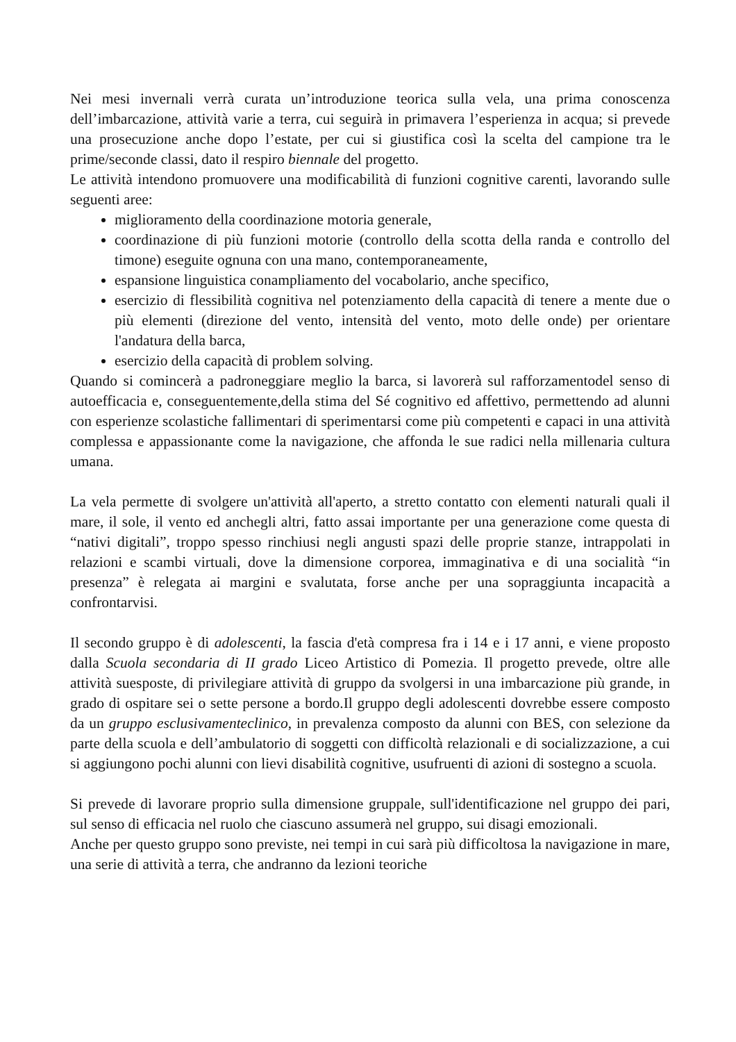Nei mesi invernali verrà curata un’introduzione teorica sulla vela, una prima conoscenza dell’imbarcazione, attività varie a terra, cui seguirà in primavera l’esperienza in acqua; si prevede una prosecuzione anche dopo l’estate, per cui si giustifica così la scelta del campione tra le prime/seconde classi, dato il respiro biennale del progetto.
Le attività intendono promuovere una modificabilità di funzioni cognitive carenti, lavorando sulle seguenti aree:
miglioramento della coordinazione motoria generale,
coordinazione di più funzioni motorie (controllo della scotta della randa e controllo del timone) eseguite ognuna con una mano, contemporaneamente,
espansione linguistica conampliamento del vocabolario, anche specifico,
esercizio di flessibilità cognitiva nel potenziamento della capacità di tenere a mente due o più elementi (direzione del vento, intensità del vento, moto delle onde) per orientare l'andatura della barca,
esercizio della capacità di problem solving.
Quando si comincerà a padroneggiare meglio la barca, si lavorerà sul rafforzamentodel senso di autoefficacia e, conseguentemente,della stima del Sé cognitivo ed affettivo, permettendo ad alunni con esperienze scolastiche fallimentari di sperimentarsi come più competenti e capaci in una attività complessa e appassionante come la navigazione, che affonda le sue radici nella millenaria cultura umana.
La vela permette di svolgere un'attività all'aperto, a stretto contatto con elementi naturali quali il mare, il sole, il vento ed anchegli altri, fatto assai importante per una generazione come questa di “nativi digitali”, troppo spesso rinchiusi negli angusti spazi delle proprie stanze, intrappolati in relazioni e scambi virtuali, dove la dimensione corporea, immaginativa e di una socialità “in presenza” è relegata ai margini e svalutata, forse anche per una sopraggiunta incapacità a confrontarvisi.
Il secondo gruppo è di adolescenti, la fascia d'età compresa fra i 14 e i 17 anni, e viene proposto dalla Scuola secondaria di II grado Liceo Artistico di Pomezia. Il progetto prevede, oltre alle attività suesposte, di privilegiare attività di gruppo da svolgersi in una imbarcazione più grande, in grado di ospitare sei o sette persone a bordo.Il gruppo degli adolescenti dovrebbe essere composto da un gruppo esclusivamenteclinico, in prevalenza composto da alunni con BES, con selezione da parte della scuola e dell’ambulatorio di soggetti con difficoltà relazionali e di socializzazione, a cui si aggiungono pochi alunni con lievi disabilità cognitive, usufruenti di azioni di sostegno a scuola.
Si prevede di lavorare proprio sulla dimensione gruppale, sull'identificazione nel gruppo dei pari, sul senso di efficacia nel ruolo che ciascuno assumerà nel gruppo, sui disagi emozionali.
Anche per questo gruppo sono previste, nei tempi in cui sarà più difficoltosa la navigazione in mare, una serie di attività a terra, che andranno da lezioni teoriche